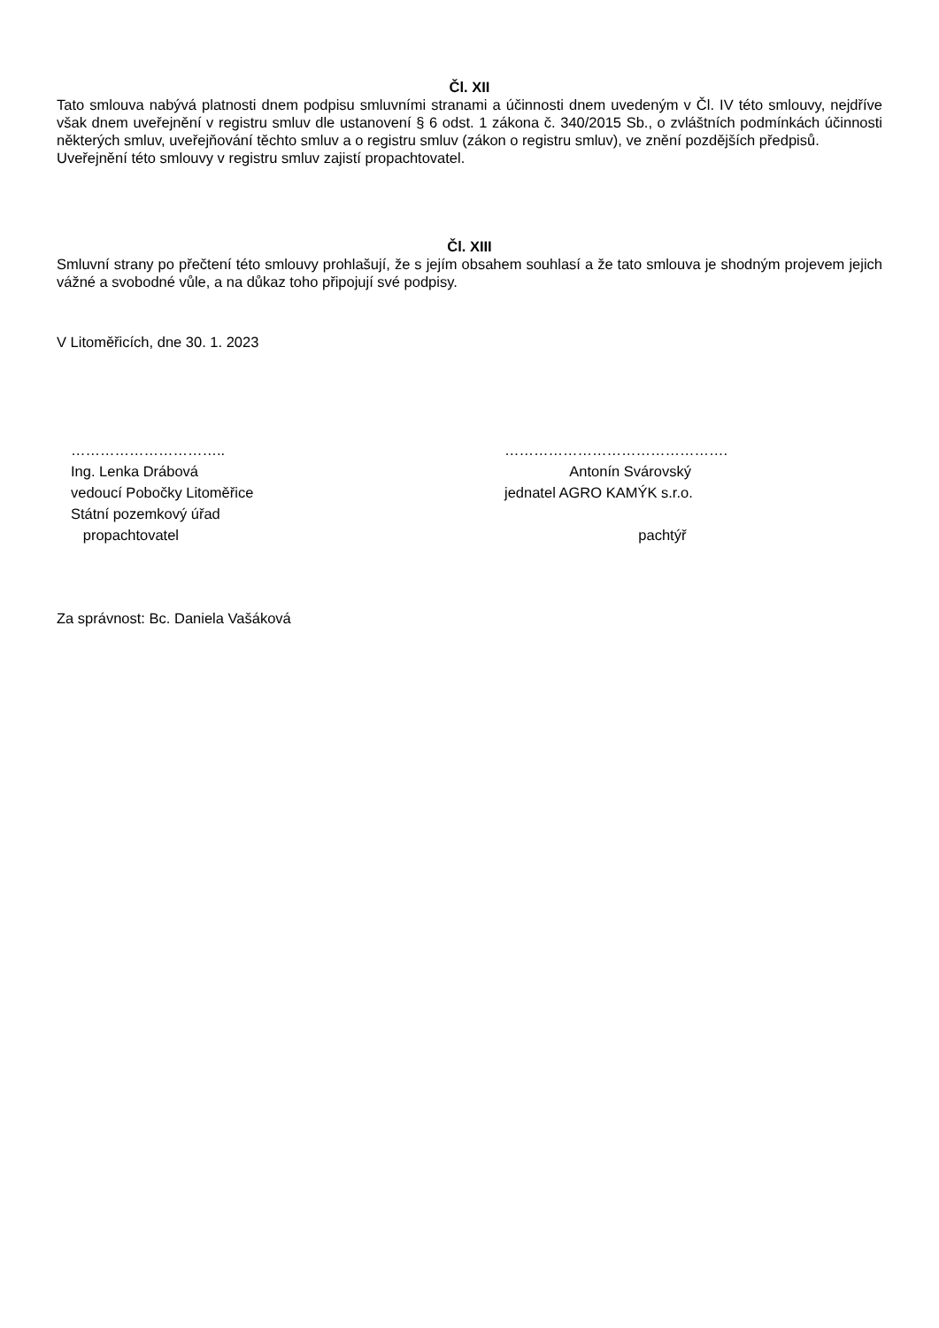Čl. XII
Tato smlouva nabývá platnosti dnem podpisu smluvními stranami a účinnosti dnem uvedeným v Čl. IV této smlouvy, nejdříve však dnem uveřejnění v registru smluv dle ustanovení § 6 odst. 1 zákona č. 340/2015 Sb., o zvláštních podmínkách účinnosti některých smluv, uveřejňování těchto smluv a o registru smluv (zákon o registru smluv), ve znění pozdějších předpisů.
Uveřejnění této smlouvy v registru smluv zajistí propachtovatel.
Čl. XIII
Smluvní strany po přečtení této smlouvy prohlašují, že s jejím obsahem souhlasí a že tato smlouva je shodným projevem jejich vážné a svobodné vůle, a na důkaz toho připojují své podpisy.
V Litoměřicích, dne 30. 1. 2023
…………………………..
Ing. Lenka Drábová
vedoucí Pobočky Litoměřice
Státní pozemkový úřad
propachtovatel
……………………………………….
Antonín Svárovský
jednatel AGRO KAMÝK s.r.o.
pachtýř
Za správnost: Bc. Daniela Vašáková